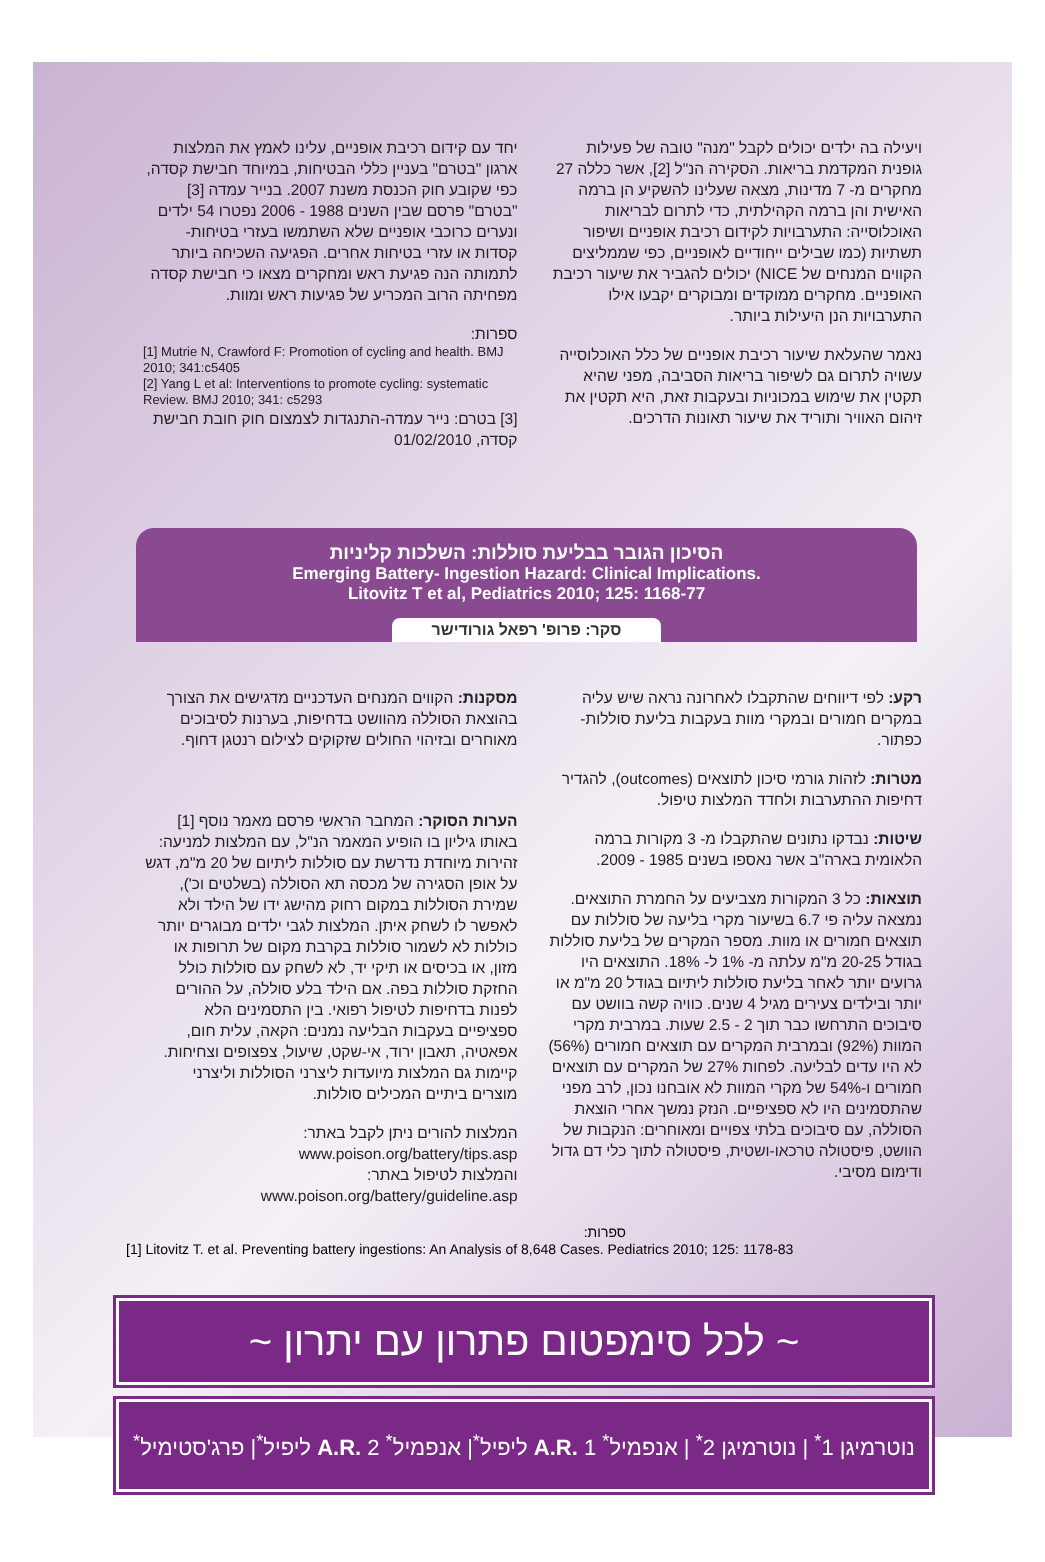ויעילה בה ילדים יכולים לקבל "מנה" טובה של פעילות גופנית המקדמת בריאות. הסקירה הנ"ל [2], אשר כללה 27 מחקרים מ- 7 מדינות, מצאה שעלינו להשקיע הן ברמה האישית והן ברמה הקהילתית, כדי לתרום לבריאות האוכלוסייה: התערבויות לקידום רכיבת אופניים ושיפור תשתיות (כמו שבילים ייחודיים לאופניים, כפי שממליצים הקווים המנחים של NICE) יכולים להגביר את שיעור רכיבת האופניים. מחקרים ממוקדים ומבוקרים יקבעו אילו התערבויות הנן היעילות ביותר.
נאמר שהעלאת שיעור רכיבת אופניים של כלל האוכלוסייה עשויה לתרום גם לשיפור בריאות הסביבה, מפני שהיא תקטין את שימוש במכוניות ובעקבות זאת, היא תקטין את זיהום האוויר ותוריד את שיעור תאונות הדרכים.
יחד עם קידום רכיבת אופניים, עלינו לאמץ את המלצות ארגון "בטרם" בעניין כללי הבטיחות, במיוחד חבישת קסדה, כפי שקובע חוק הכנסת משנת 2007. בנייר עמדה [3] "בטרם" פרסם שבין השנים 1988 - 2006 נפטרו 54 ילדים ונערים כרוכבי אופניים שלא השתמשו בעזרי בטיחות- קסדות או עזרי בטיחות אחרים. הפגיעה השכיחה ביותר לתמותה הנה פגיעת ראש ומחקרים מצאו כי חבישת קסדה מפחיתה הרוב המכריע של פגיעות ראש ומוות.
ספרות:
[1] Mutrie N, Crawford F: Promotion of cycling and health. BMJ 2010; 341:c5405
[2] Yang L et al: Interventions to promote cycling: systematic Review. BMJ 2010; 341: c5293
[3] בטרם: נייר עמדה-התנגדות לצמצום חוק חובת חבישת קסדה, 01/02/2010
הסיכון הגובר בבליעת סוללות: השלכות קליניות
Emerging Battery- Ingestion Hazard: Clinical Implications.
Litovitz T et al, Pediatrics 2010; 125: 1168-77
סקר: פרופ' רפאל גורודישר
רקע: לפי דיווחים שהתקבלו לאחרונה נראה שיש עליה במקרים חמורים ובמקרי מוות בעקבות בליעת סוללות-כפתור.
מטרות: לזהות גורמי סיכון לתוצאים (outcomes), להגדיר דחיפות ההתערבות ולחדד המלצות טיפול.
שיטות: נבדקו נתונים שהתקבלו מ- 3 מקורות ברמה הלאומית בארה"ב אשר נאספו בשנים 1985 - 2009.
תוצאות: כל 3 המקורות מצביעים על החמרת התוצאים. נמצאה עליה פי 6.7 בשיעור מקרי בליעה של סוללות עם תוצאים חמורים או מוות. מספר המקרים של בליעת סוללות בגודל 20-25 מ"מ עלתה מ- 1% ל- 18%. התוצאים היו גרועים יותר לאחר בליעת סוללות ליתיום בגודל 20 מ"מ או יותר ובילדים צעירים מגיל 4 שנים. כוויה קשה בוושט עם סיבוכים התרחשו כבר תוך 2 - 2.5 שעות. במרבית מקרי המוות (92%) ובמרבית המקרים עם תוצאים חמורים (56%) לא היו עדים לבליעה. לפחות 27% של המקרים עם תוצאים חמורים ו-54% של מקרי המוות לא אובחנו נכון, לרב מפני שהתסמינים היו לא ספציפיים. הנזק נמשך אחרי הוצאת הסוללה, עם סיבוכים בלתי צפויים ומאוחרים: הנקבות של הוושט, פיסטולה טרכאו-ושטית, פיסטולה לתוך כלי דם גדול ודימום מסיבי.
מסקנות: הקווים המנחים העדכניים מדגישים את הצורך בהוצאת הסוללה מהוושט בדחיפות, בערנות לסיבוכים מאוחרים ובזיהוי החולים שזקוקים לצילום רנטגן דחוף.
הערות הסוקר: המחבר הראשי פרסם מאמר נוסף [1] באותו גיליון בו הופיע המאמר הנ"ל, עם המלצות למניעה: זהירות מיוחדת נדרשת עם סוללות ליתיום של 20 מ"מ, דגש על אופן הסגירה של מכסה תא הסוללה (בשלטים וכ'), שמירת הסוללות במקום רחוק מהישג ידו של הילד ולא לאפשר לו לשחק איתן. המלצות לגבי ילדים מבוגרים יותר כוללות לא לשמור סוללות בקרבת מקום של תרופות או מזון, או בכיסים או תיקי יד, לא לשחק עם סוללות כולל החזקת סוללות בפה. אם הילד בלע סוללה, על ההורים לפנות בדחיפות לטיפול רפואי. בין התסמינים הלא ספציפיים בעקבות הבליעה נמנים: הקאה, עלית חום, אפאטיה, תאבון ירוד, אי-שקט, שיעול, צפצופים וצחיחות. קיימות גם המלצות מיועדות ליצרני הסוללות וליצרני מוצרים ביתיים המכילים סוללות.
המלצות להורים ניתן לקבל באתר: www.poison.org/battery/tips.asp
והמלצות לטיפול באתר: www.poison.org/battery/guideline.asp
ספרות:
[1] Litovitz T. et al. Preventing battery ingestions: An Analysis of 8,648 Cases. Pediatrics 2010; 125: 1178-83
~ לכל סימפטום פתרון עם יתרון ~
נוטרמיגן 1<sup>*</sup> | נוטרמיגן 2<sup>*</sup> | אנפמיל<sup>*</sup> A.R. 1 ליפיל<sup>*</sup>| אנפמיל<sup>*</sup> A.R. 2 ליפיל<sup>*</sup>| פרג'סטימיל<sup>*</sup>